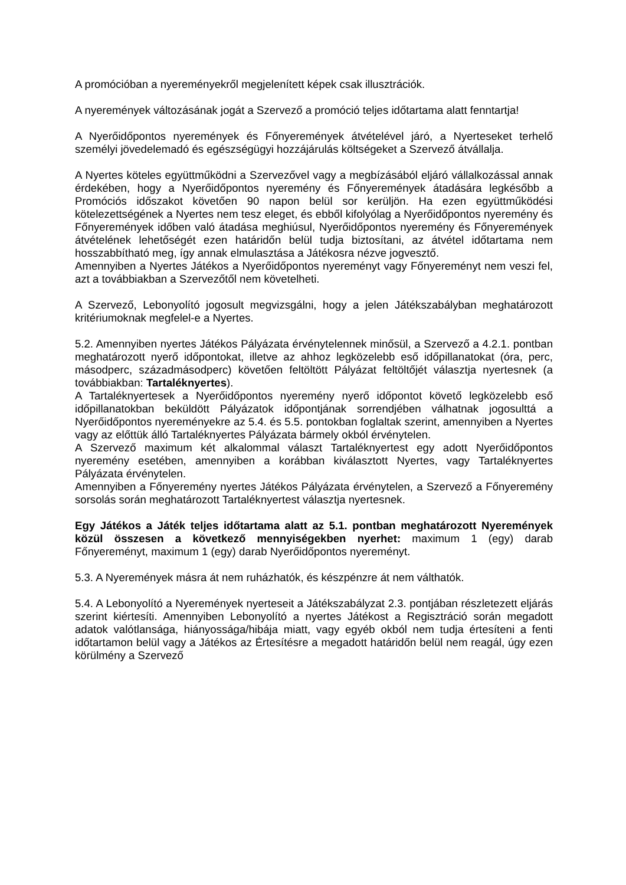A promócióban a nyereményekről megjelenített képek csak illusztrációk.
A nyeremények változásának jogát a Szervező a promóció teljes időtartama alatt fenntartja!
A Nyerőidőpontos nyeremények és Főnyeremények átvételével járó, a Nyerteseket terhelő személyi jövedelemadó és egészségügyi hozzájárulás költségeket a Szervező átvállalja.
A Nyertes köteles együttműködni a Szervezővel vagy a megbízásából eljáró vállalkozással annak érdekében, hogy a Nyerőidőpontos nyeremény és Főnyeremények átadására legkésőbb a Promóciós időszakot követően 90 napon belül sor kerüljön. Ha ezen együttműködési kötelezettségének a Nyertes nem tesz eleget, és ebből kifolyólag a Nyerőidőpontos nyeremény és Főnyeremények időben való átadása meghiúsul, Nyerőidőpontos nyeremény és Főnyeremények átvételének lehetőségét ezen határidőn belül tudja biztosítani, az átvétel időtartama nem hosszabbítható meg, így annak elmulasztása a Játékosra nézve jogvesztő.
Amennyiben a Nyertes Játékos a Nyerőidőpontos nyereményt vagy Főnyereményt nem veszi fel, azt a továbbiakban a Szervezőtől nem követelheti.
A Szervező, Lebonyolító jogosult megvizsgálni, hogy a jelen Játékszabályban meghatározott kritériumoknak megfelel-e a Nyertes.
5.2. Amennyiben nyertes Játékos Pályázata érvénytelennek minősül, a Szervező a 4.2.1. pontban meghatározott nyerő időpontokat, illetve az ahhoz legközelebb eső időpillanatokat (óra, perc, másodperc, századmásodperc) követően feltöltött Pályázat feltöltőjét választja nyertesnek (a továbbiakban: Tartaléknyertes).
A Tartaléknyertesek a Nyerőidőpontos nyeremény nyerő időpontot követő legközelebb eső időpillanatokban beküldött Pályázatok időpontjának sorrendjében válhatnak jogosulttá a Nyerőidőpontos nyereményekre az 5.4. és 5.5. pontokban foglaltak szerint, amennyiben a Nyertes vagy az előttük álló Tartaléknyertes Pályázata bármely okból érvénytelen.
A Szervező maximum két alkalommal választ Tartaléknyertest egy adott Nyerőidőpontos nyeremény esetében, amennyiben a korábban kiválasztott Nyertes, vagy Tartaléknyertes Pályázata érvénytelen.
Amennyiben a Főnyeremény nyertes Játékos Pályázata érvénytelen, a Szervező a Főnyeremény sorsolás során meghatározott Tartaléknyertest választja nyertesnek.
Egy Játékos a Játék teljes időtartama alatt az 5.1. pontban meghatározott Nyeremények közül összesen a következő mennyiségekben nyerhet: maximum 1 (egy) darab Főnyereményt, maximum 1 (egy) darab Nyerőidőpontos nyereményt.
5.3. A Nyeremények másra át nem ruházhatók, és készpénzre át nem válthatók.
5.4. A Lebonyolító a Nyeremények nyerteseit a Játékszabályzat 2.3. pontjában részletezett eljárás szerint kiértesíti. Amennyiben Lebonyolító a nyertes Játékost a Regisztráció során megadott adatok valótlansága, hiányossága/hibája miatt, vagy egyéb okból nem tudja értesíteni a fenti időtartamon belül vagy a Játékos az Értesítésre a megadott határidőn belül nem reagál, úgy ezen körülmény a Szervező